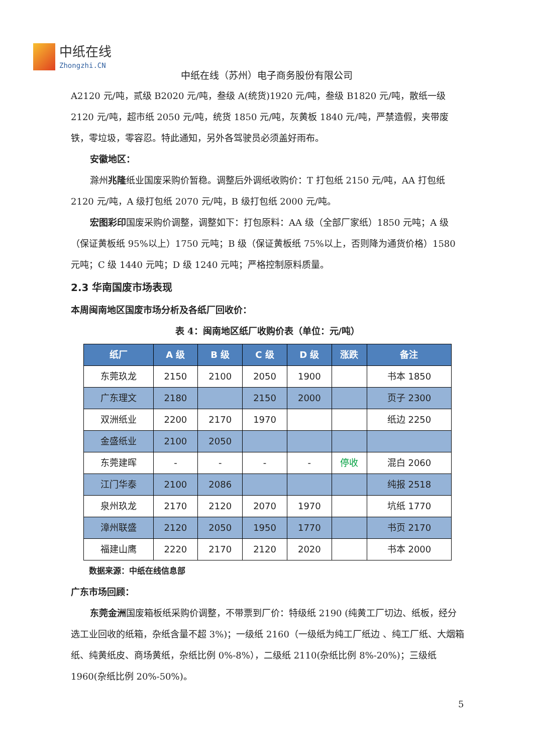中纸在线
Zhongzhi.CN
中纸在线（苏州）电子商务股份有限公司
A2120 元/吨，贰级 B2020 元/吨，叁级 A(统货)1920 元/吨，叁级 B1820 元/吨，散纸一级 2120 元/吨，超市纸 2050 元/吨，统货 1850 元/吨，灰黄板 1840 元/吨，严禁造假，夹带废铁，零垃圾，零容忍。特此通知，另外各驾驶员必须盖好雨布。
安徽地区：
滁州兆隆纸业国废采购价暂稳。调整后外调纸收购价：T 打包纸 2150 元/吨，AA 打包纸 2120 元/吨，A 级打包纸 2070 元/吨，B 级打包纸 2000 元/吨。
宏图彩印国废采购价调整，调整如下：打包原料：AA 级（全部厂家纸）1850 元吨；A 级（保证黄板纸 95%以上）1750 元吨；B 级（保证黄板纸 75%以上，否则降为通货价格）1580 元吨；C 级 1440 元吨；D 级 1240 元吨；严格控制原料质量。
2.3 华南国废市场表现
本周闽南地区国废市场分析及各纸厂回收价：
表 4：闽南地区纸厂收购价表（单位：元/吨）
| 纸厂 | A 级 | B 级 | C 级 | D 级 | 涨跌 | 备注 |
| --- | --- | --- | --- | --- | --- | --- |
| 东莞玖龙 | 2150 | 2100 | 2050 | 1900 | | 书本 1850 |
| 广东理文 | 2180 | | 2150 | 2000 | | 页子 2300 |
| 双洲纸业 | 2200 | 2170 | 1970 | | | 纸边 2250 |
| 金盛纸业 | 2100 | 2050 | | | | |
| 东莞建晖 | - | - | - | - | 停收 | 混白 2060 |
| 江门华泰 | 2100 | 2086 | | | | 纯报 2518 |
| 泉州玖龙 | 2170 | 2120 | 2070 | 1970 | | 坑纸 1770 |
| 漳州联盛 | 2120 | 2050 | 1950 | 1770 | | 书页 2170 |
| 福建山鹰 | 2220 | 2170 | 2120 | 2020 | | 书本 2000 |
数据来源：中纸在线信息部
广东市场回顾：
东莞金洲国废箱板纸采购价调整，不带票到厂价：特级纸 2190 (纯黄工厂切边、纸板，经分选工业回收的纸箱，杂纸含量不超 3%)；一级纸 2160（一级纸为纯工厂纸边 、纯工厂纸、大烟箱纸、纯黄纸皮、商场黄纸，杂纸比例 0%-8%），二级纸 2110(杂纸比例 8%-20%)；三级纸 1960(杂纸比例 20%-50%)。
5